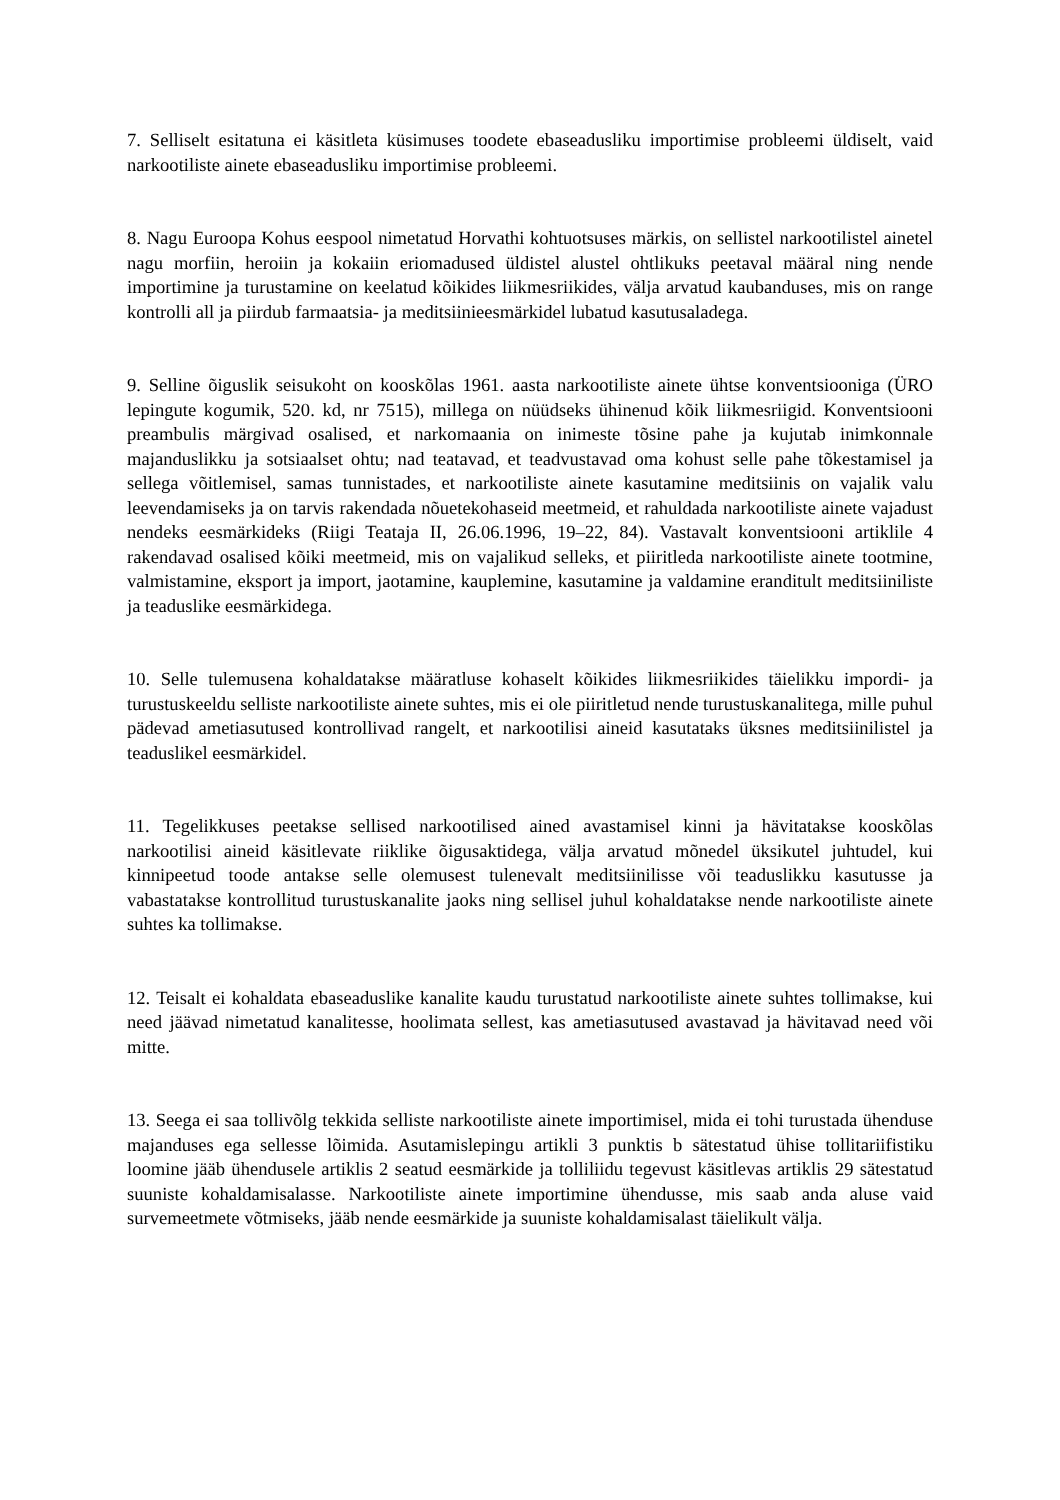7. Selliselt esitatuna ei käsitleta küsimuses toodete ebaseadusliku importimise probleemi üldiselt, vaid narkootiliste ainete ebaseadusliku importimise probleemi.
8. Nagu Euroopa Kohus eespool nimetatud Horvathi kohtuotsuses märkis, on sellistel narkootilistel ainetel nagu morfiin, heroiin ja kokaiin eriomadused üldistel alustel ohtlikuks peetaval määral ning nende importimine ja turustamine on keelatud kõikides liikmesriikides, välja arvatud kaubanduses, mis on range kontrolli all ja piirdub farmaatsia- ja meditsiinieesmärkidel lubatud kasutusaladega.
9. Selline õiguslik seisukoht on kooskõlas 1961. aasta narkootiliste ainete ühtse konventsiooniga (ÜRO lepingute kogumik, 520. kd, nr 7515), millega on nüüdseks ühinenud kõik liikmesriigid. Konventsiooni preambulis märgivad osalised, et narkomaania on inimeste tõsine pahe ja kujutab inimkonnale majanduslikku ja sotsiaalset ohtu; nad teatavad, et teadvustavad oma kohust selle pahe tõkestamisel ja sellega võitlemisel, samas tunnistades, et narkootiliste ainete kasutamine meditsiinis on vajalik valu leevendamiseks ja on tarvis rakendada nõuetekohaseid meetmeid, et rahuldada narkootiliste ainete vajadust nendeks eesmärkideks (Riigi Teataja II, 26.06.1996, 19–22, 84). Vastavalt konventsiooni artiklile 4 rakendavad osalised kõiki meetmeid, mis on vajalikud selleks, et piiritleda narkootiliste ainete tootmine, valmistamine, eksport ja import, jaotamine, kauplemine, kasutamine ja valdamine eranditult meditsiiniliste ja teaduslike eesmärkidega.
10. Selle tulemusena kohaldatakse määratluse kohaselt kõikides liikmesriikides täielikku impordi- ja turustuskeeldu selliste narkootiliste ainete suhtes, mis ei ole piiritletud nende turustuskanalitega, mille puhul pädevad ametiasutused kontrollivad rangelt, et narkootilisi aineid kasutataks üksnes meditsiinilistel ja teaduslikel eesmärkidel.
11. Tegelikkuses peetakse sellised narkootilised ained avastamisel kinni ja hävitatakse kooskõlas narkootilisi aineid käsitlevate riiklike õigusaktidega, välja arvatud mõnedel üksikutel juhtudel, kui kinnipeetud toode antakse selle olemusest tulenevalt meditsiinilisse või teaduslikku kasutusse ja vabastatakse kontrollitud turustuskanalite jaoks ning sellisel juhul kohaldatakse nende narkootiliste ainete suhtes ka tollimakse.
12. Teisalt ei kohaldata ebaseaduslike kanalite kaudu turustatud narkootiliste ainete suhtes tollimakse, kui need jäävad nimetatud kanalitesse, hoolimata sellest, kas ametiasutused avastavad ja hävitavad need või mitte.
13. Seega ei saa tollivõlg tekkida selliste narkootiliste ainete importimisel, mida ei tohi turustada ühenduse majanduses ega sellesse lõimida. Asutamislepingu artikli 3 punktis b sätestatud ühise tollitariifistiku loomine jääb ühendusele artiklis 2 seatud eesmärkide ja tolliliidu tegevust käsitlevas artiklis 29 sätestatud suuniste kohaldamisalasse. Narkootiliste ainete importimine ühendusse, mis saab anda aluse vaid survemeetmete võtmiseks, jääb nende eesmärkide ja suuniste kohaldamisalast täielikult välja.